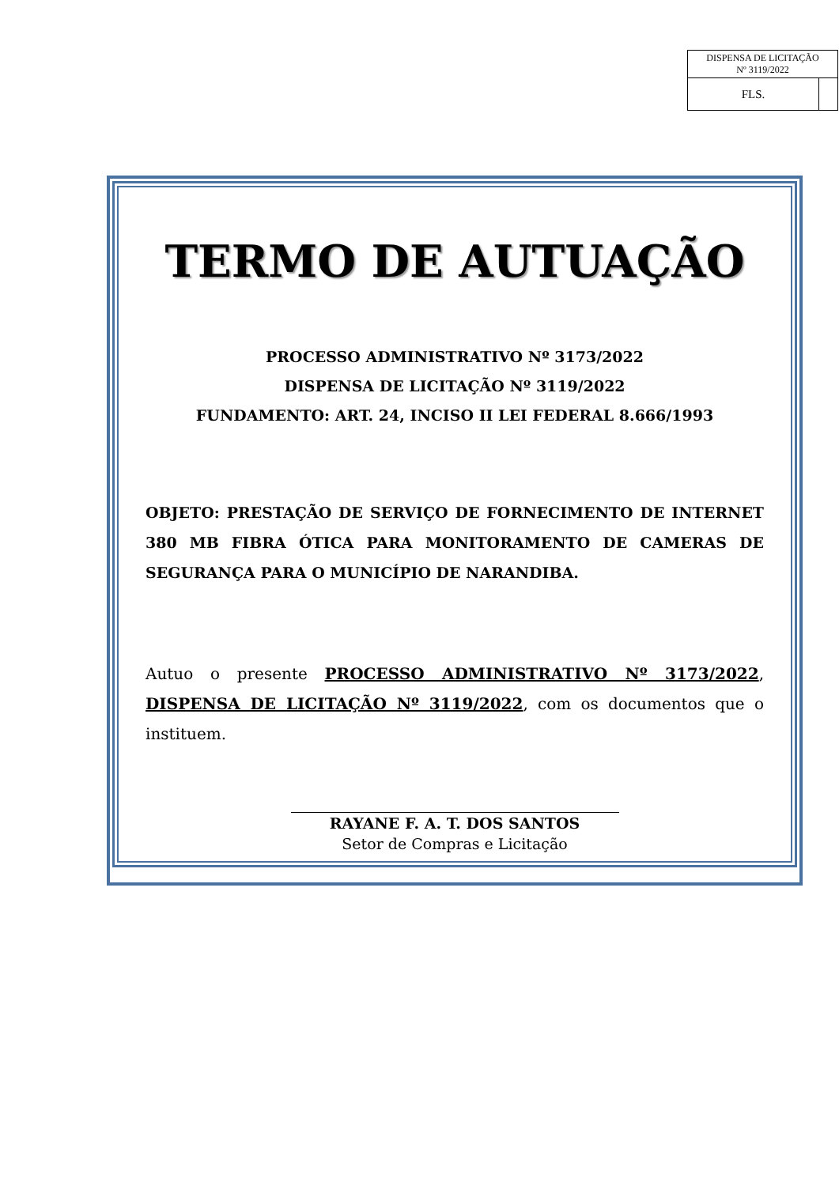| DISPENSA DE LICITAÇÃO Nº 3119/2022 | |
| FLS. | |
TERMO DE AUTUAÇÃO
PROCESSO ADMINISTRATIVO Nº 3173/2022
DISPENSA DE LICITAÇÃO Nº 3119/2022
FUNDAMENTO: ART. 24, INCISO II LEI FEDERAL 8.666/1993
OBJETO: PRESTAÇÃO DE SERVIÇO DE FORNECIMENTO DE INTERNET 380 MB FIBRA ÓTICA PARA MONITORAMENTO DE CAMERAS DE SEGURANÇA PARA O MUNICÍPIO DE NARANDIBA.
Autuo o presente PROCESSO ADMINISTRATIVO Nº 3173/2022, DISPENSA DE LICITAÇÃO Nº 3119/2022, com os documentos que o instituem.
RAYANE F. A. T. DOS SANTOS
Setor de Compras e Licitação